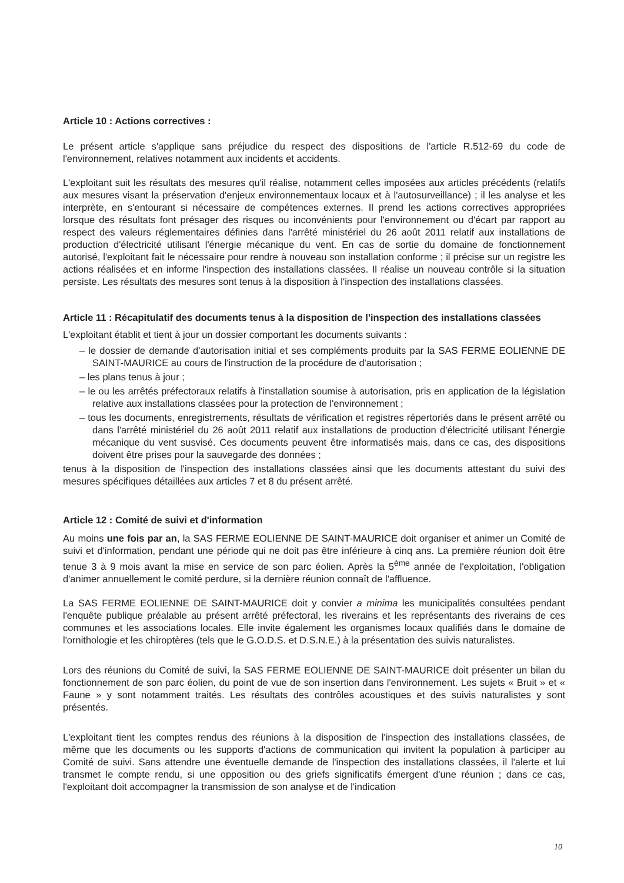Article 10 : Actions correctives :
Le présent article s'applique sans préjudice du respect des dispositions de l'article R.512-69 du code de l'environnement, relatives notamment aux incidents et accidents.
L'exploitant suit les résultats des mesures qu'il réalise, notamment celles imposées aux articles précédents (relatifs aux mesures visant la préservation d'enjeux environnementaux locaux et à l'autosurveillance) ; il les analyse et les interprète, en s'entourant si nécessaire de compétences externes. Il prend les actions correctives appropriées lorsque des résultats font présager des risques ou inconvénients pour l'environnement ou d'écart par rapport au respect des valeurs réglementaires définies dans l'arrêté ministériel du 26 août 2011 relatif aux installations de production d'électricité utilisant l'énergie mécanique du vent. En cas de sortie du domaine de fonctionnement autorisé, l'exploitant fait le nécessaire pour rendre à nouveau son installation conforme ; il précise sur un registre les actions réalisées et en informe l'inspection des installations classées. Il réalise un nouveau contrôle si la situation persiste. Les résultats des mesures sont tenus à la disposition à l'inspection des installations classées.
Article 11 : Récapitulatif des documents tenus à la disposition de l'inspection des installations classées
L'exploitant établit et tient à jour un dossier comportant les documents suivants :
– le dossier de demande d'autorisation initial et ses compléments produits par la SAS FERME EOLIENNE DE SAINT-MAURICE au cours de l'instruction de la procédure de d'autorisation ;
– les plans tenus à jour ;
– le ou les arrêtés préfectoraux relatifs à l'installation soumise à autorisation, pris en application de la législation relative aux installations classées pour la protection de l'environnement ;
– tous les documents, enregistrements, résultats de vérification et registres répertoriés dans le présent arrêté ou dans l'arrêté ministériel du 26 août 2011 relatif aux installations de production d'électricité utilisant l'énergie mécanique du vent susvisé. Ces documents peuvent être informatisés mais, dans ce cas, des dispositions doivent être prises pour la sauvegarde des données ;
tenus à la disposition de l'inspection des installations classées ainsi que les documents attestant du suivi des mesures spécifiques détaillées aux articles 7 et 8 du présent arrêté.
Article 12 : Comité de suivi et d'information
Au moins une fois par an, la SAS FERME EOLIENNE DE SAINT-MAURICE doit organiser et animer un Comité de suivi et d'information, pendant une période qui ne doit pas être inférieure à cinq ans. La première réunion doit être tenue 3 à 9 mois avant la mise en service de son parc éolien. Après la 5<sup>ème</sup> année de l'exploitation, l'obligation d'animer annuellement le comité perdure, si la dernière réunion connaît de l'affluence.
La SAS FERME EOLIENNE DE SAINT-MAURICE doit y convier a minima les municipalités consultées pendant l'enquête publique préalable au présent arrêté préfectoral, les riverains et les représentants des riverains de ces communes et les associations locales. Elle invite également les organismes locaux qualifiés dans le domaine de l'ornithologie et les chiroptères (tels que le G.O.D.S. et D.S.N.E.) à la présentation des suivis naturalistes.
Lors des réunions du Comité de suivi, la SAS FERME EOLIENNE DE SAINT-MAURICE doit présenter un bilan du fonctionnement de son parc éolien, du point de vue de son insertion dans l'environnement. Les sujets « Bruit » et « Faune » y sont notamment traités. Les résultats des contrôles acoustiques et des suivis naturalistes y sont présentés.
L'exploitant tient les comptes rendus des réunions à la disposition de l'inspection des installations classées, de même que les documents ou les supports d'actions de communication qui invitent la population à participer au Comité de suivi. Sans attendre une éventuelle demande de l'inspection des installations classées, il l'alerte et lui transmet le compte rendu, si une opposition ou des griefs significatifs émergent d'une réunion ; dans ce cas, l'exploitant doit accompagner la transmission de son analyse et de l'indication
10